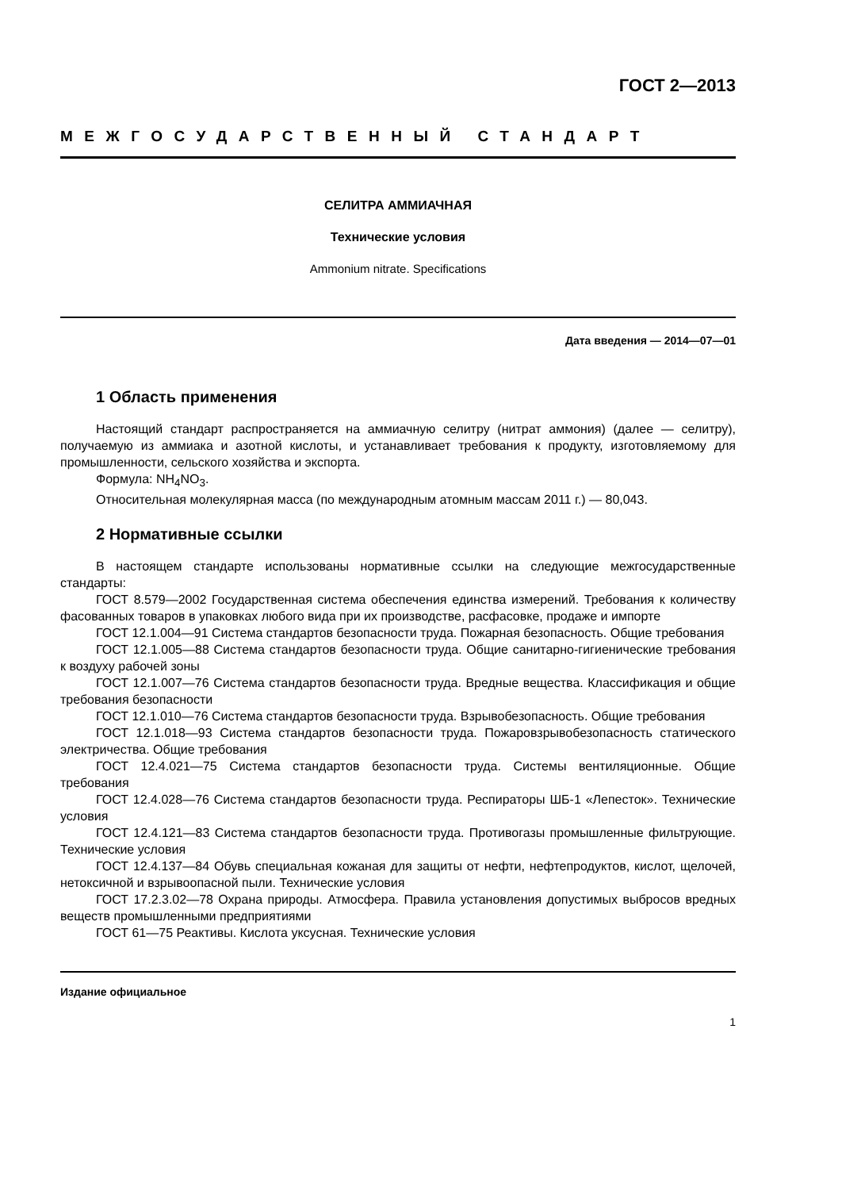ГОСТ 2—2013
МЕЖГОСУДАРСТВЕННЫЙ СТАНДАРТ
СЕЛИТРА АММИАЧНАЯ
Технические условия
Ammonium nitrate. Specifications
Дата введения — 2014—07—01
1 Область применения
Настоящий стандарт распространяется на аммиачную селитру (нитрат аммония) (далее — селитру), получаемую из аммиака и азотной кислоты, и устанавливает требования к продукту, изготовляемому для промышленности, сельского хозяйства и экспорта.
Формула: NH<sub>4</sub>NO<sub>3</sub>.
Относительная молекулярная масса (по международным атомным массам 2011 г.) — 80,043.
2 Нормативные ссылки
В настоящем стандарте использованы нормативные ссылки на следующие межгосударственные стандарты:
ГОСТ 8.579—2002 Государственная система обеспечения единства измерений. Требования к количеству фасованных товаров в упаковках любого вида при их производстве, расфасовке, продаже и импорте
ГОСТ 12.1.004—91 Система стандартов безопасности труда. Пожарная безопасность. Общие требования
ГОСТ 12.1.005—88 Система стандартов безопасности труда. Общие санитарно-гигиенические требования к воздуху рабочей зоны
ГОСТ 12.1.007—76 Система стандартов безопасности труда. Вредные вещества. Классификация и общие требования безопасности
ГОСТ 12.1.010—76 Система стандартов безопасности труда. Взрывобезопасность. Общие требования
ГОСТ 12.1.018—93 Система стандартов безопасности труда. Пожаровзрывобезопасность статического электричества. Общие требования
ГОСТ 12.4.021—75 Система стандартов безопасности труда. Системы вентиляционные. Общие требования
ГОСТ 12.4.028—76 Система стандартов безопасности труда. Респираторы ШБ-1 «Лепесток». Технические условия
ГОСТ 12.4.121—83 Система стандартов безопасности труда. Противогазы промышленные фильтрующие. Технические условия
ГОСТ 12.4.137—84 Обувь специальная кожаная для защиты от нефти, нефтепродуктов, кислот, щелочей, нетоксичной и взрывоопасной пыли. Технические условия
ГОСТ 17.2.3.02—78 Охрана природы. Атмосфера. Правила установления допустимых выбросов вредных веществ промышленными предприятиями
ГОСТ 61—75 Реактивы. Кислота уксусная. Технические условия
Издание официальное
1